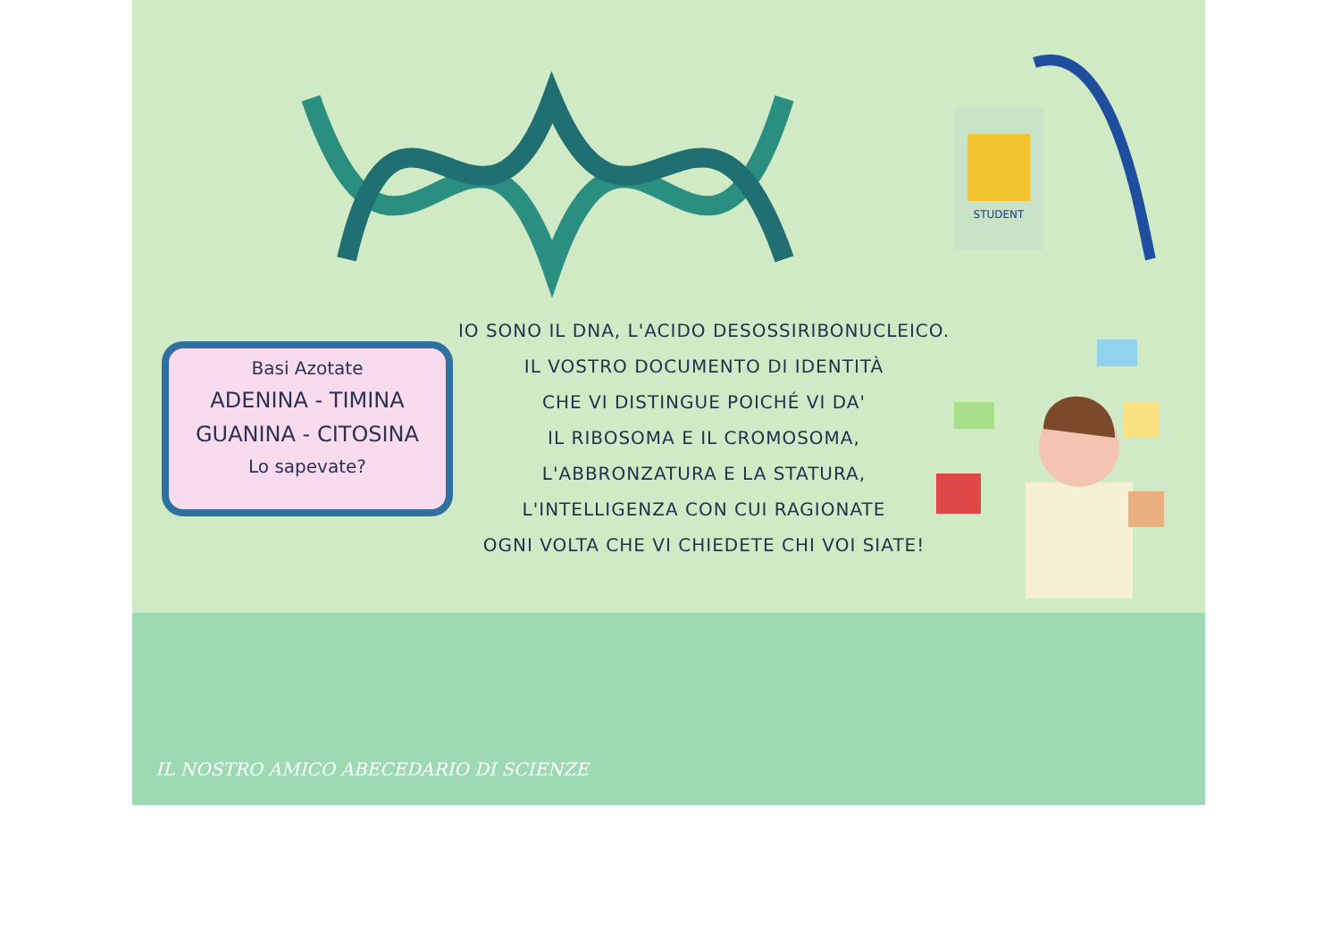STUDENT
Basi Azotate
ADENINA - TIMINA
GUANINA - CITOSINA
Lo sapevate?
IO SONO IL DNA, L'ACIDO DESOSSIRIBONUCLEICO.
IL VOSTRO DOCUMENTO DI IDENTITÀ
CHE VI DISTINGUE POICHÉ VI DA'
IL RIBOSOMA E IL CROMOSOMA,
L'ABBRONZATURA E LA STATURA,
L'INTELLIGENZA CON CUI RAGIONATE
OGNI VOLTA CHE VI CHIEDETE CHI VOI SIATE!
IL NOSTRO AMICO ABECEDARIO DI SCIENZE